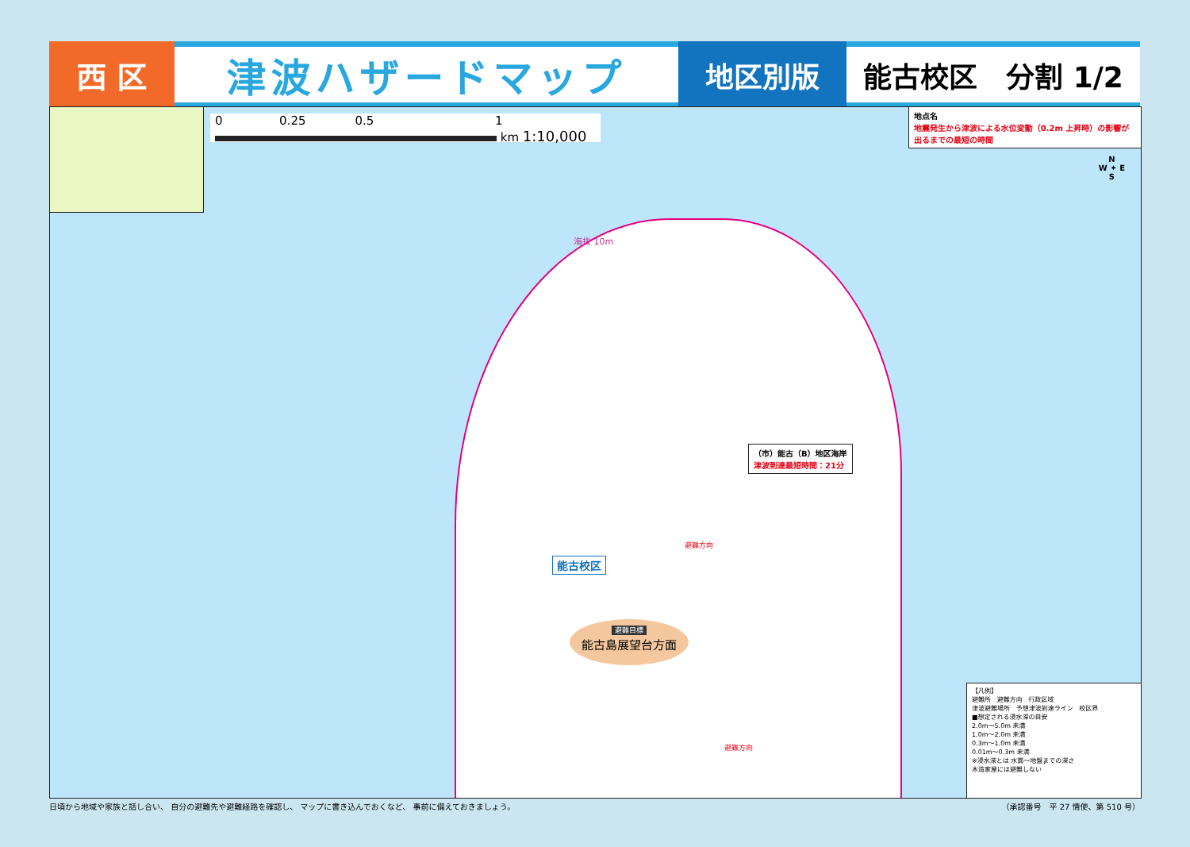西 区
津波ハザードマップ
地区別版
能古校区　分割 1/2
0 0.25 0.5 1
km 1:10,000
地点名
地震発生から津波による水位変動（0.2m 上昇時）の影響が出るまでの最短の時間
N
W ✦ E
S
（市）能古（B）地区海岸
津波到達最短時間：21分
能古校区
避難目標
能古島展望台方面
海抜 10m
避難方向
避難方向
【凡例】
避難所 避難方向 行政区域
津波避難場所 予想津波到達ライン 校区界
■想定される浸水深の目安
2.0m～5.0m 未満
1.0m～2.0m 未満
0.3m～1.0m 未満
0.01m～0.3m 未満
※浸水深とは 水面～地盤までの深さ
木造家屋には避難しない
日頃から地域や家族と話し合い、 自分の避難先や避難経路を確認し、 マップに書き込んでおくなど、 事前に備えておきましょう。 （承認番号　平 27 情使、第 510 号）